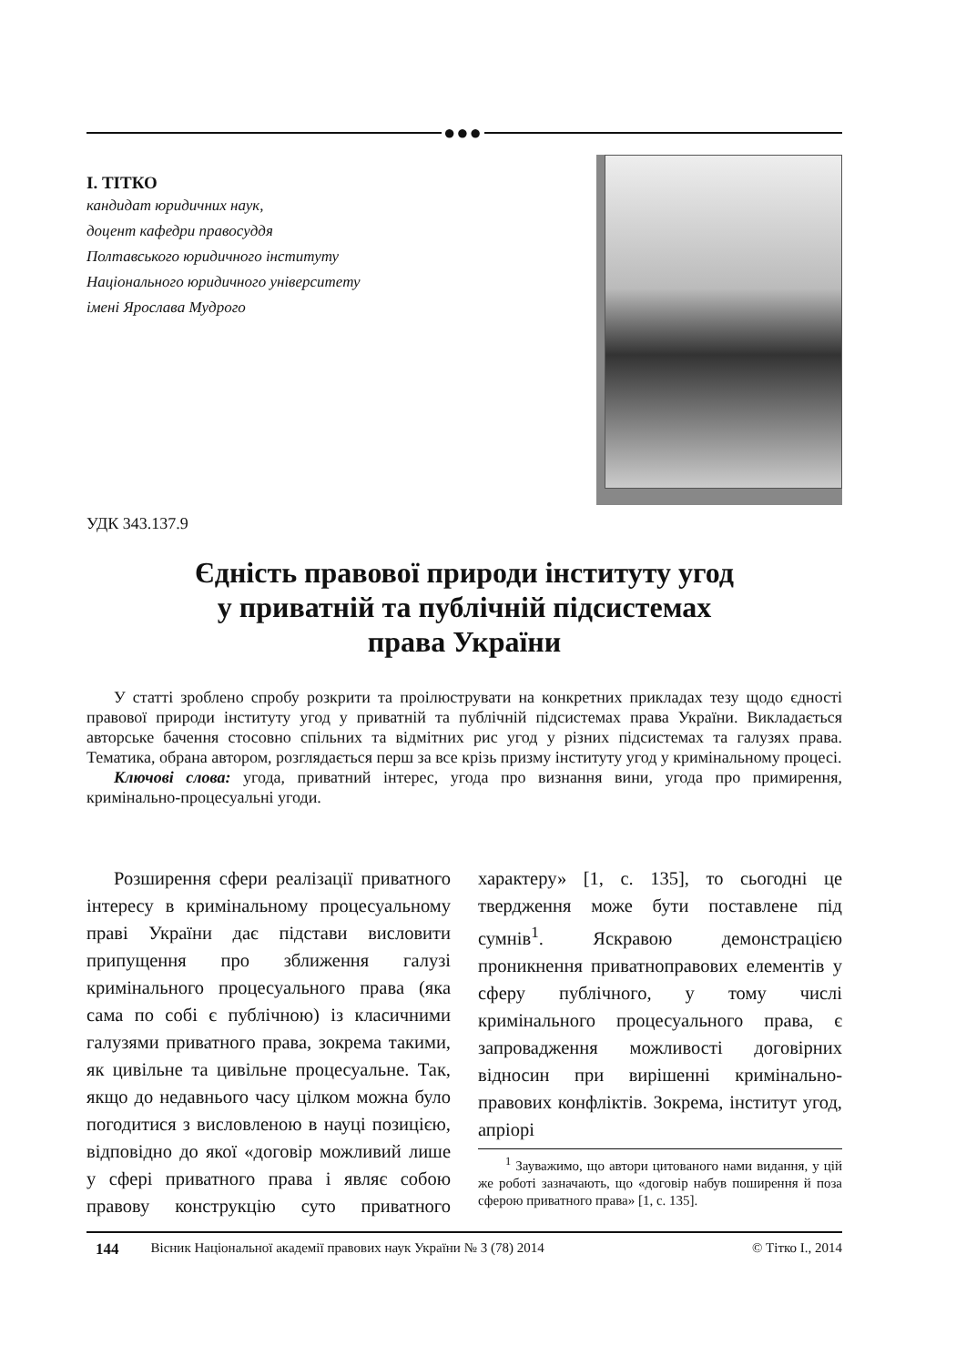●●●
І. ТІТКО
кандидат юридичних наук,
доцент кафедри правосуддя
Полтавського юридичного інституту
Національного юридичного університету
імені Ярослава Мудрого
УДК 343.137.9
Єдність правової природи інституту угод
у приватній та публічній підсистемах
права України
У статті зроблено спробу розкрити та проілюструвати на конкретних прикладах тезу щодо єдності правової природи інституту угод у приватній та публічній підсистемах права України. Викладається авторське бачення стосовно спільних та відмітних рис угод у різних підсистемах та галузях права. Тематика, обрана автором, розглядається перш за все крізь призму інституту угод у кримінальному процесі.
Ключові слова: угода, приватний інтерес, угода про визнання вини, угода про примирення, кримінально-процесуальні угоди.
Розширення сфери реалізації приватного інтересу в кримінальному процесуальному праві України дає підстави висловити припущення про зближення галузі кримінального процесуального права (яка сама по собі є публічною) із класичними галузями приватного права, зокрема такими, як цивільне та цивільне процесуальне. Так, якщо до недавнього часу цілком можна було погодитися з висловленою в науці позицією, відповідно до якої «договір можливий лише у сфері приватного права і являє собою правову конструкцію суто приватного характеру» [1, с. 135], то сьогодні це твердження може бути поставлене під сумнів<sup>1</sup>. Яскравою демонстрацією проникнення приватноправових елементів у сферу публічного, у тому числі кримінального процесуального права, є запровадження можливості договірних відносин при вирішенні кримінально-правових конфліктів. Зокрема, інститут угод, апріорі
<sup>1</sup> Зауважимо, що автори цитованого нами видання, у цій же роботі зазначають, що «договір набув поширення й поза сферою приватного права» [1, с. 135].
144 Вісник Національної академії правових наук України № 3 (78) 2014 © Тітко І., 2014